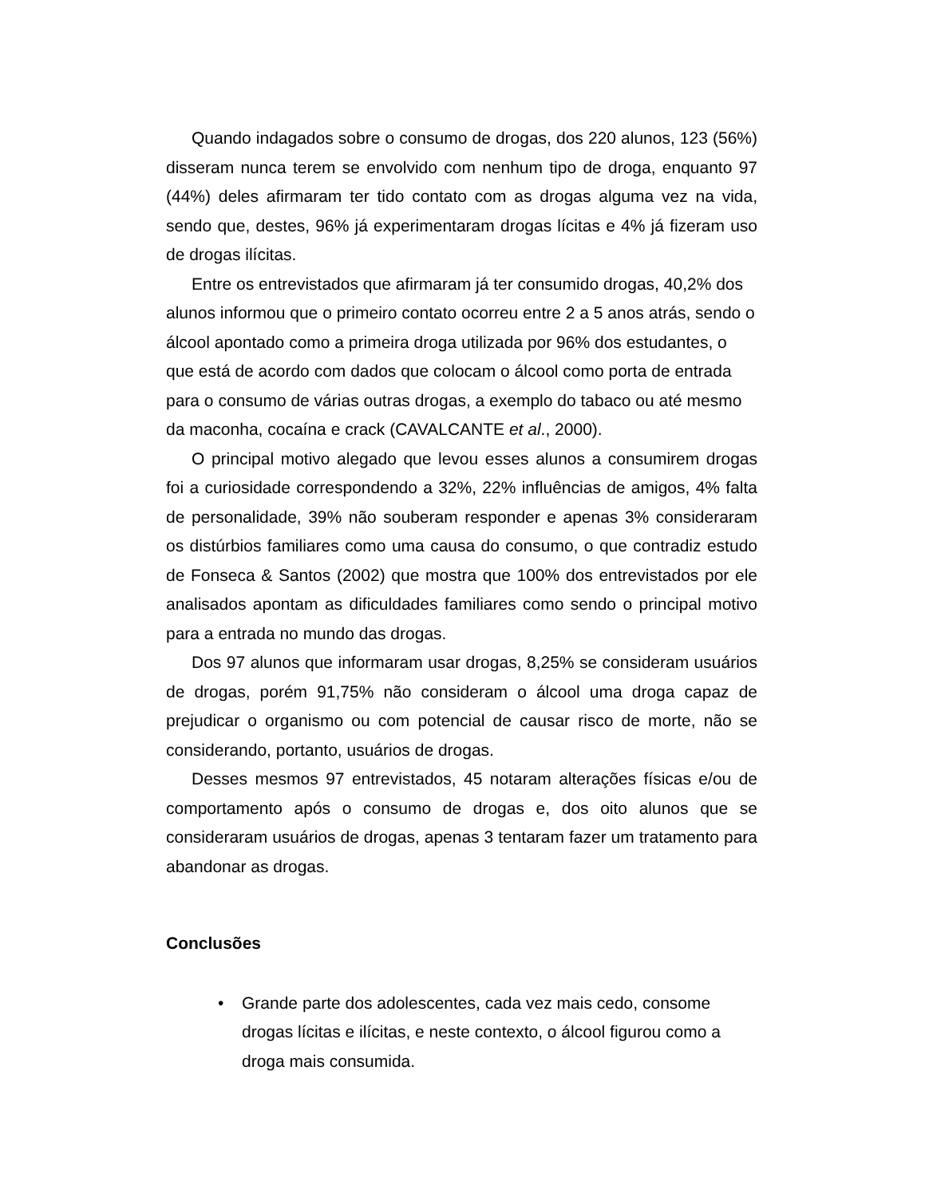Quando indagados sobre o consumo de drogas, dos 220 alunos, 123 (56%) disseram nunca terem se envolvido com nenhum tipo de droga, enquanto 97 (44%) deles afirmaram ter tido contato com as drogas alguma vez na vida, sendo que, destes, 96% já experimentaram drogas lícitas e 4% já fizeram uso de drogas ilícitas.
Entre os entrevistados que afirmaram já ter consumido drogas, 40,2% dos alunos informou que o primeiro contato ocorreu entre 2 a 5 anos atrás, sendo o álcool apontado como a primeira droga utilizada por 96% dos estudantes, o que está de acordo com dados que colocam o álcool como porta de entrada para o consumo de várias outras drogas, a exemplo do tabaco ou até mesmo da maconha, cocaína e crack (CAVALCANTE et al., 2000).
O principal motivo alegado que levou esses alunos a consumirem drogas foi a curiosidade correspondendo a 32%, 22% influências de amigos, 4% falta de personalidade, 39% não souberam responder e apenas 3% consideraram os distúrbios familiares como uma causa do consumo, o que contradiz estudo de Fonseca & Santos (2002) que mostra que 100% dos entrevistados por ele analisados apontam as dificuldades familiares como sendo o principal motivo para a entrada no mundo das drogas.
Dos 97 alunos que informaram usar drogas, 8,25% se consideram usuários de drogas, porém 91,75% não consideram o álcool uma droga capaz de prejudicar o organismo ou com potencial de causar risco de morte, não se considerando, portanto, usuários de drogas.
Desses mesmos 97 entrevistados, 45 notaram alterações físicas e/ou de comportamento após o consumo de drogas e, dos oito alunos que se consideraram usuários de drogas, apenas 3 tentaram fazer um tratamento para abandonar as drogas.
Conclusões
• Grande parte dos adolescentes, cada vez mais cedo, consome drogas lícitas e ilícitas, e neste contexto, o álcool figurou como a droga mais consumida.